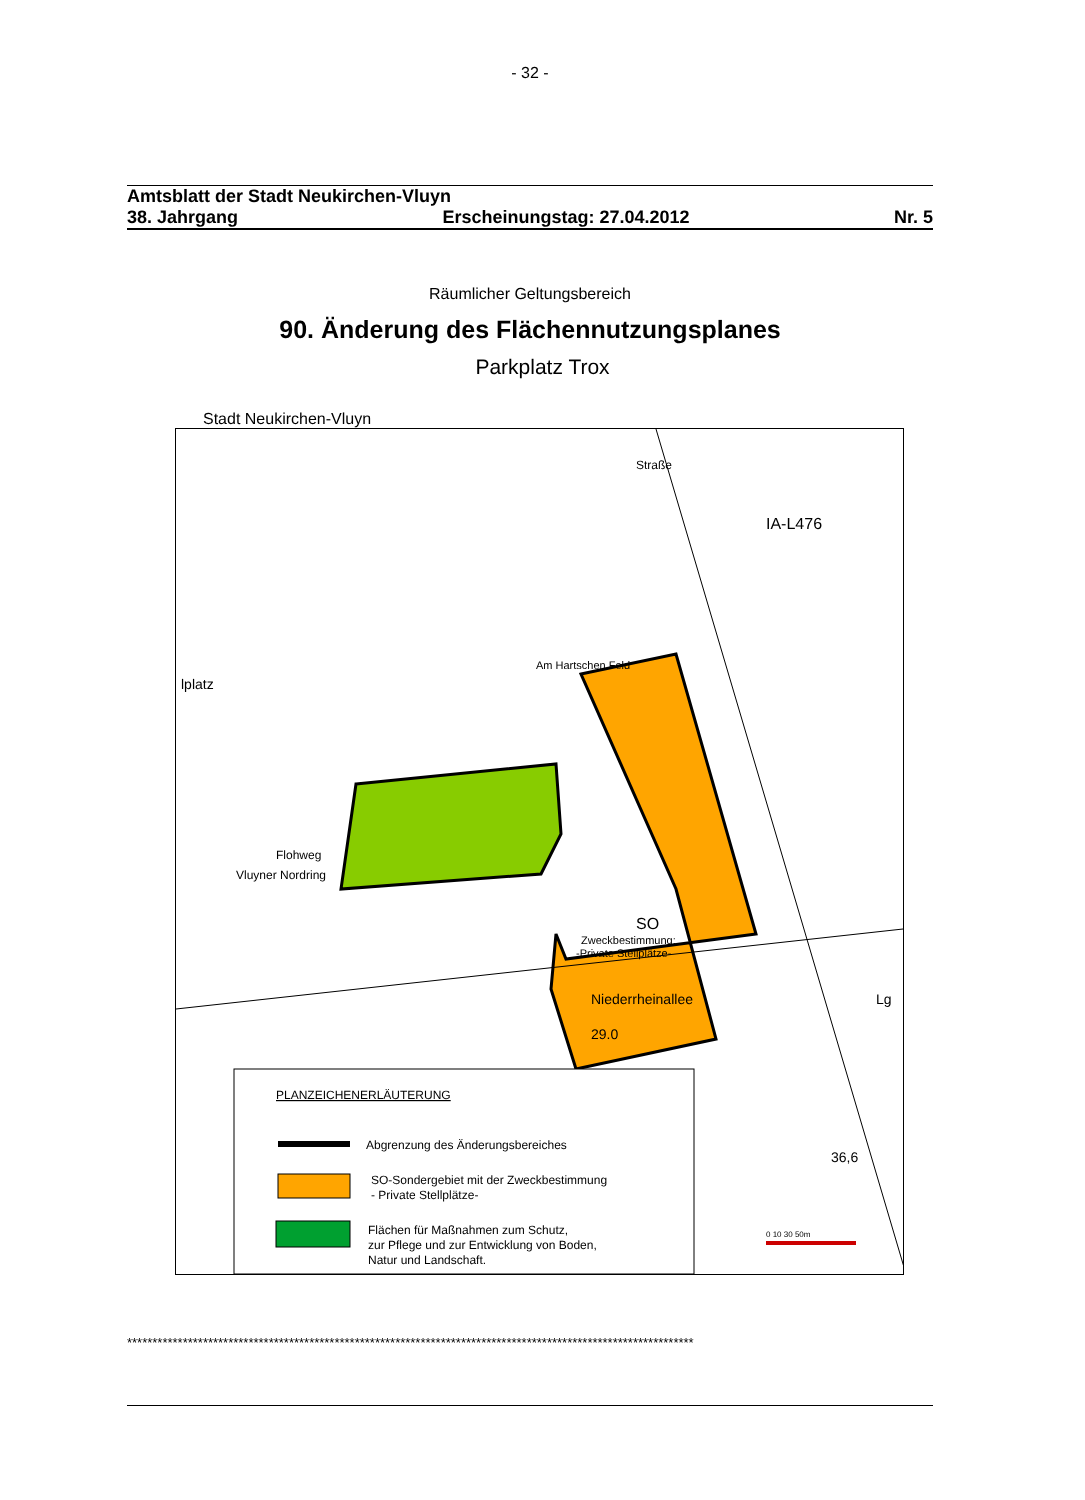- 32 -
Amtsblatt der Stadt Neukirchen-Vluyn
38. Jahrgang Erscheinungstag: 27.04.2012 Nr. 5
Räumlicher Geltungsbereich
90. Änderung des Flächennutzungsplanes
Parkplatz Trox
Stadt Neukirchen-Vluyn
SO
Zweckbestimmung:
-Private Stellplätze-
lplatz
Niederrheinallee
29.0
Lg
36,6
IA-L476
Flohweg
Vluyner Nordring
Am Hartschen Feld
Straße
PLANZEICHENERLÄUTERUNG
Abgrenzung des Änderungsbereiches
SO-Sondergebiet mit der Zweckbestimmung
- Private Stellplätze-
Flächen für Maßnahmen zum Schutz,
zur Pflege und zur Entwicklung von Boden,
Natur und Landschaft.
0 10 30 50m
****************************************************************************************************************